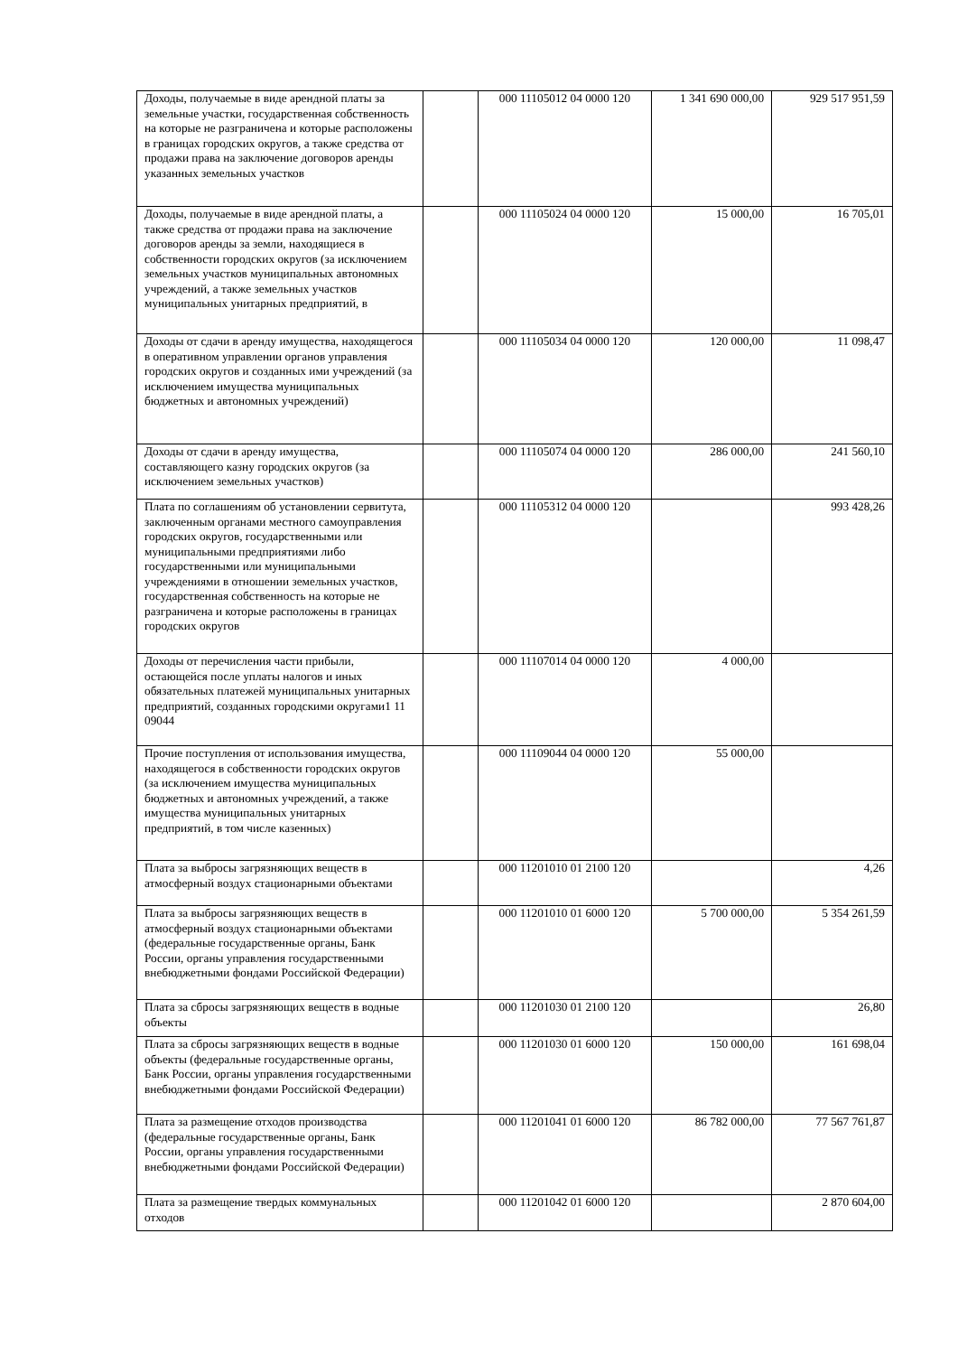| Доходы, получаемые в виде арендной платы за земельные участки, государственная собственность на которые не разграничена и которые расположены в границах городских округов, а также средства от продажи права на заключение договоров аренды указанных земельных участков | | 000 11105012 04 0000 120 | 1 341 690 000,00 | 929 517 951,59 |
| Доходы, получаемые в виде арендной платы, а также средства от продажи права на заключение договоров аренды за земли, находящиеся в собственности городских округов (за исключением земельных участков муниципальных автономных учреждений, а также земельных участков муниципальных унитарных предприятий, в | | 000 11105024 04 0000 120 | 15 000,00 | 16 705,01 |
| Доходы от сдачи в аренду имущества, находящегося в оперативном управлении органов управления городских округов и созданных ими учреждений (за исключением имущества муниципальных бюджетных и автономных учреждений) | | 000 11105034 04 0000 120 | 120 000,00 | 11 098,47 |
| Доходы от сдачи в аренду имущества, составляющего казну городских округов (за исключением земельных участков) | | 000 11105074 04 0000 120 | 286 000,00 | 241 560,10 |
| Плата по соглашениям об установлении сервитута, заключенным органами местного самоуправления городских округов, государственными или муниципальными предприятиями либо государственными или муниципальными учреждениями в отношении земельных участков, государственная собственность на которые не разграничена и которые расположены в границах городских округов | | 000 11105312 04 0000 120 | | 993 428,26 |
| Доходы от перечисления части прибыли, остающейся после уплаты налогов и иных обязательных платежей муниципальных унитарных предприятий, созданных городскими округами1 11 09044 | | 000 11107014 04 0000 120 | 4 000,00 | |
| Прочие поступления от использования имущества, находящегося в собственности городских округов (за исключением имущества муниципальных бюджетных и автономных учреждений, а также имущества муниципальных унитарных предприятий, в том числе казенных) | | 000 11109044 04 0000 120 | 55 000,00 | |
| Плата за выбросы загрязняющих веществ в атмосферный воздух стационарными объектами | | 000 11201010 01 2100 120 | | 4,26 |
| Плата за выбросы загрязняющих веществ в атмосферный воздух стационарными объектами (федеральные государственные органы, Банк России, органы управления государственными внебюджетными фондами Российской Федерации) | | 000 11201010 01 6000 120 | 5 700 000,00 | 5 354 261,59 |
| Плата за сбросы загрязняющих веществ в водные объекты | | 000 11201030 01 2100 120 | | 26,80 |
| Плата за сбросы загрязняющих веществ в водные объекты (федеральные государственные органы, Банк России, органы управления государственными внебюджетными фондами Российской Федерации) | | 000 11201030 01 6000 120 | 150 000,00 | 161 698,04 |
| Плата за размещение отходов производства (федеральные государственные органы, Банк России, органы управления государственными внебюджетными фондами Российской Федерации) | | 000 11201041 01 6000 120 | 86 782 000,00 | 77 567 761,87 |
| Плата за размещение твердых коммунальных отходов | | 000 11201042 01 6000 120 | | 2 870 604,00 |